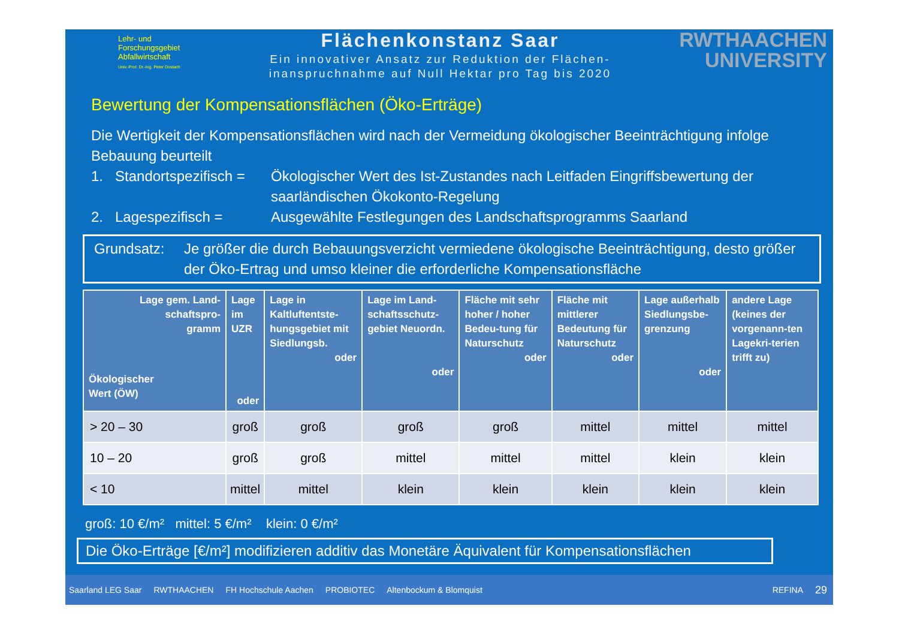Lehr- und
Forschungsgebiet
Abfallwirtschaft
Univ.-Prof. Dr.-Ing. Peter Dostach
Flächenkonstanz Saar
Ein innovativer Ansatz zur Reduktion der Flächen-
inanspruchnahme auf Null Hektar pro Tag bis 2020
RWTHAACHEN
UNIVERSITY
Bewertung der Kompensationsflächen (Öko-Erträge)
Die Wertigkeit der Kompensationsflächen wird nach der Vermeidung ökologischer Beeinträchtigung infolge Bebauung beurteilt
1. Standortspezifisch = Ökologischer Wert des Ist-Zustandes nach Leitfaden Eingriffsbewertung der saarländischen Ökokonto-Regelung
2. Lagespezifisch = Ausgewählte Festlegungen des Landschaftsprogramms Saarland
Grundsatz: Je größer die durch Bebauungsverzicht vermiedene ökologische Beeinträchtigung, desto größer der Öko-Ertrag und umso kleiner die erforderliche Kompensationsfläche
| Lage gem. Land- schaftspro- gramm Ökologischer Wert (ÖW) | Lage im UZR oder | Lage in Kaltluftentste-hungsgebiet mit Siedlungsb. oder | Lage im Land-schaftsschutz-gebiet Neuordn. oder | Fläche mit sehr hoher / hoher Bedeu-tung für Naturschutz oder | Fläche mit mittlerer Bedeutung für Naturschutz oder | Lage außerhalb Siedlungsbe-grenzung oder | andere Lage (keines der vorgenann-ten Lagekri-terien trifft zu) |
| --- | --- | --- | --- | --- | --- | --- | --- |
| > 20 – 30 | groß | groß | groß | groß | mittel | mittel | mittel |
| 10 – 20 | groß | groß | mittel | mittel | mittel | klein | klein |
| < 10 | mittel | mittel | klein | klein | klein | klein | klein |
groß: 10 €/m² mittel: 5 €/m² klein: 0 €/m²
Die Öko-Erträge [€/m²] modifizieren additiv das Monetäre Äquivalent für Kompensationsflächen
Saarland LEG Saar RWTHAACHEN FH Hochschule Aachen PROBIOTEC Altenbockum & Blomquist REFINA 29